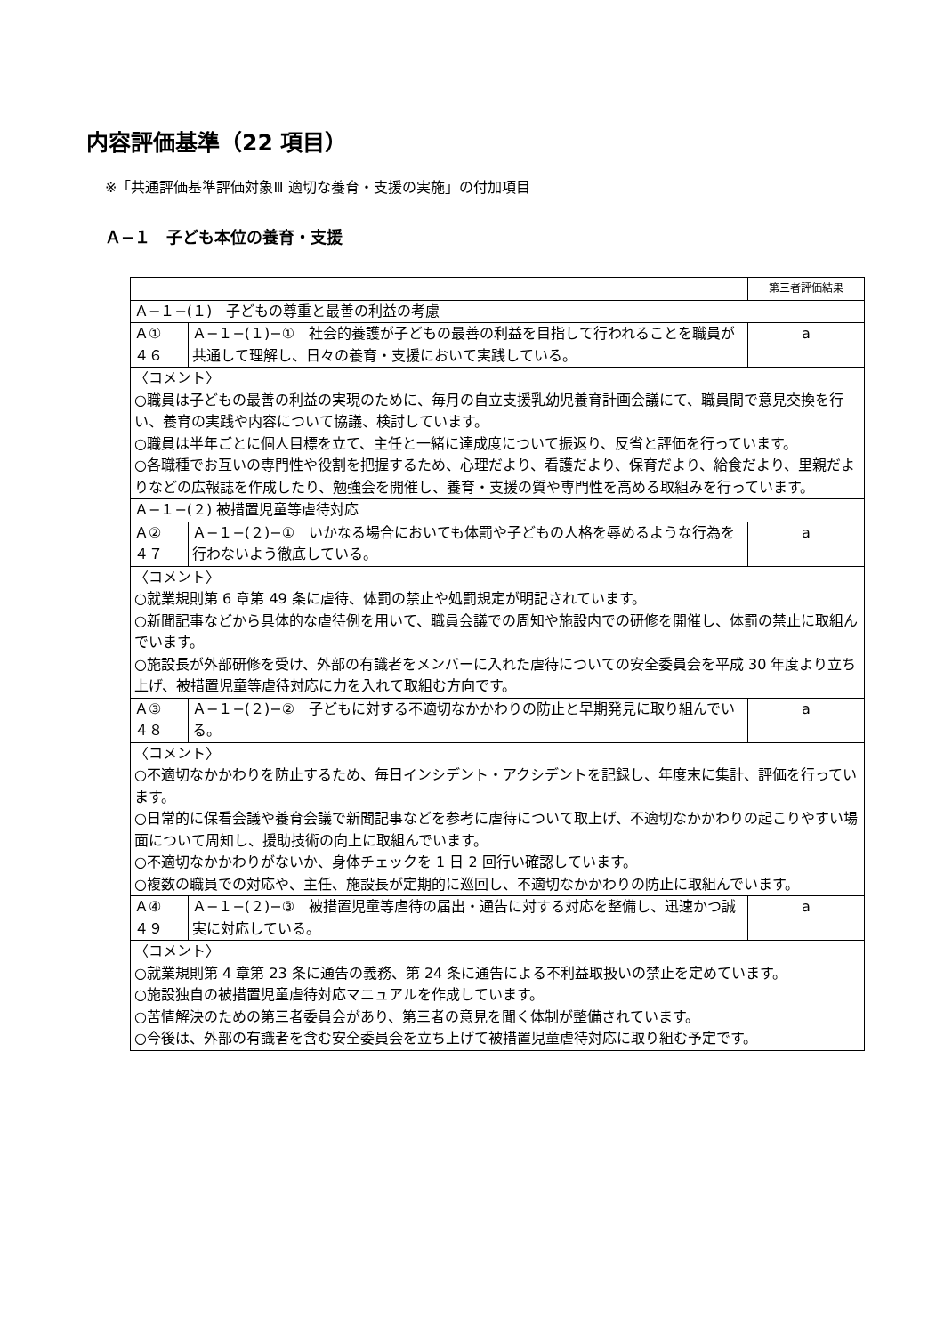内容評価基準（22 項目）
※「共通評価基準評価対象Ⅲ 適切な養育・支援の実施」の付加項目
Ａ−１　子ども本位の養育・支援
| | | 第三者評価結果 |
| --- | --- | --- |
| Ａ−１−(１) 子どもの尊重と最善の利益の考慮 | | |
| Ａ① ４６ | Ａ−１−(１)−① 社会的養護が子どもの最善の利益を目指して行われることを職員が共通して理解し、日々の養育・支援において実践している。 | a |
| 〈コメント〉 ○職員は子どもの最善の利益の実現のために、毎月の自立支援乳幼児養育計画会議にて、職員間で意見交換を行い、養育の実践や内容について協議、検討しています。 ○職員は半年ごとに個人目標を立て、主任と一緒に達成度について振返り、反省と評価を行っています。 ○各職種でお互いの専門性や役割を把握するため、心理だより、看護だより、保育だより、給食だより、里親だよりなどの広報誌を作成したり、勉強会を開催し、養育・支援の質や専門性を高める取組みを行っています。 | | |
| Ａ−１−(２) 被措置児童等虐待対応 | | |
| Ａ② ４７ | Ａ−１−(２)−① いかなる場合においても体罰や子どもの人格を辱めるような行為を行わないよう徹底している。 | a |
| 〈コメント〉 ○就業規則第 6 章第 49 条に虐待、体罰の禁止や処罰規定が明記されています。 ○新聞記事などから具体的な虐待例を用いて、職員会議での周知や施設内での研修を開催し、体罰の禁止に取組んでいます。 ○施設長が外部研修を受け、外部の有識者をメンバーに入れた虐待についての安全委員会を平成 30 年度より立ち上げ、被措置児童等虐待対応に力を入れて取組む方向です。 | | |
| Ａ③ ４８ | Ａ−１−(２)−② 子どもに対する不適切なかかわりの防止と早期発見に取り組んでいる。 | a |
| 〈コメント〉 ○不適切なかかわりを防止するため、毎日インシデント・アクシデントを記録し、年度末に集計、評価を行っています。 ○日常的に保看会議や養育会議で新聞記事などを参考に虐待について取上げ、不適切なかかわりの起こりやすい場面について周知し、援助技術の向上に取組んでいます。 ○不適切なかかわりがないか、身体チェックを 1 日 2 回行い確認しています。 ○複数の職員での対応や、主任、施設長が定期的に巡回し、不適切なかかわりの防止に取組んでいます。 | | |
| Ａ④ ４９ | Ａ−１−(２)−③ 被措置児童等虐待の届出・通告に対する対応を整備し、迅速かつ誠実に対応している。 | a |
| 〈コメント〉 ○就業規則第 4 章第 23 条に通告の義務、第 24 条に通告による不利益取扱いの禁止を定めています。 ○施設独自の被措置児童虐待対応マニュアルを作成しています。 ○苦情解決のための第三者委員会があり、第三者の意見を聞く体制が整備されています。 ○今後は、外部の有識者を含む安全委員会を立ち上げて被措置児童虐待対応に取り組む予定です。 | | |